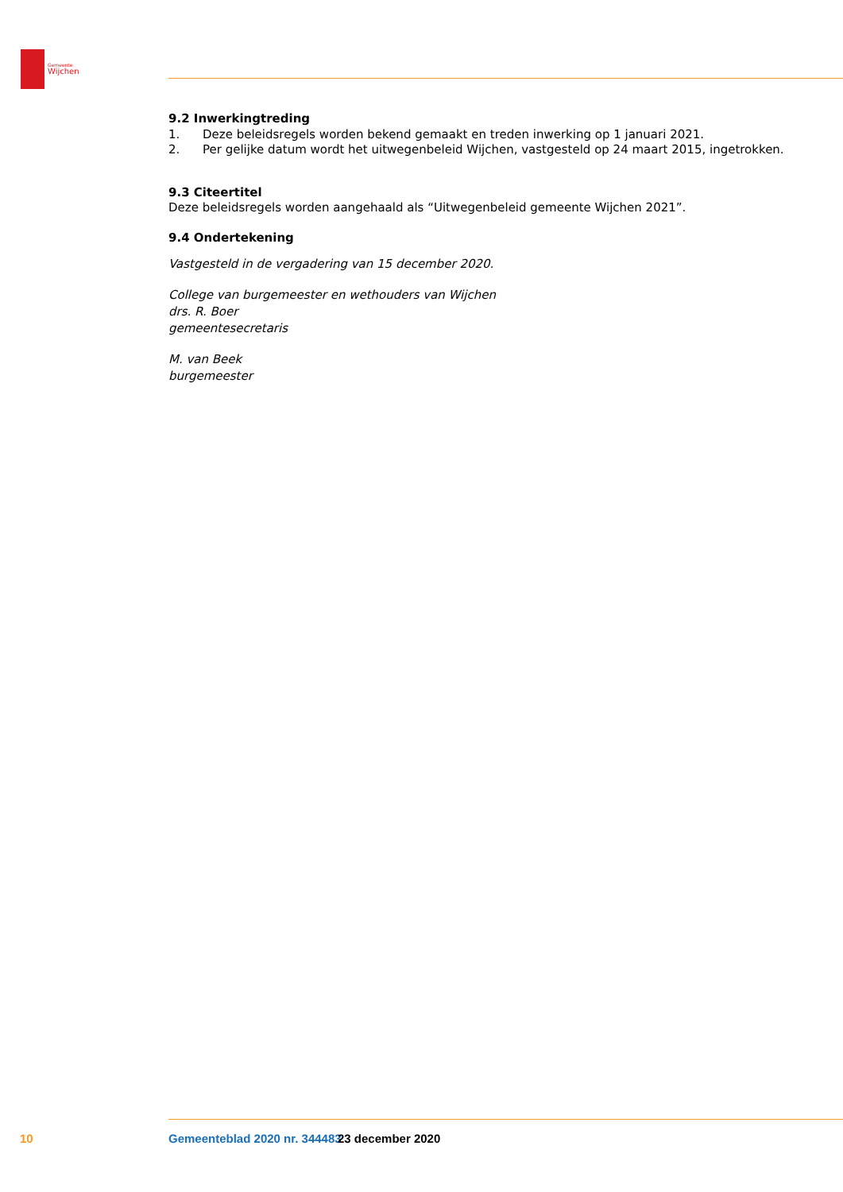Gemeente
Wijchen
9.2 Inwerkingtreding
1. Deze beleidsregels worden bekend gemaakt en treden inwerking op 1 januari 2021.
2. Per gelijke datum wordt het uitwegenbeleid Wijchen, vastgesteld op 24 maart 2015, ingetrokken.
9.3 Citeertitel
Deze beleidsregels worden aangehaald als “Uitwegenbeleid gemeente Wijchen 2021”.
9.4 Ondertekening
Vastgesteld in de vergadering van 15 december 2020.
College van burgemeester en wethouders van Wijchen
drs. R. Boer
gemeentesecretaris
M. van Beek
burgemeester
10 Gemeenteblad 2020 nr. 344483 23 december 2020